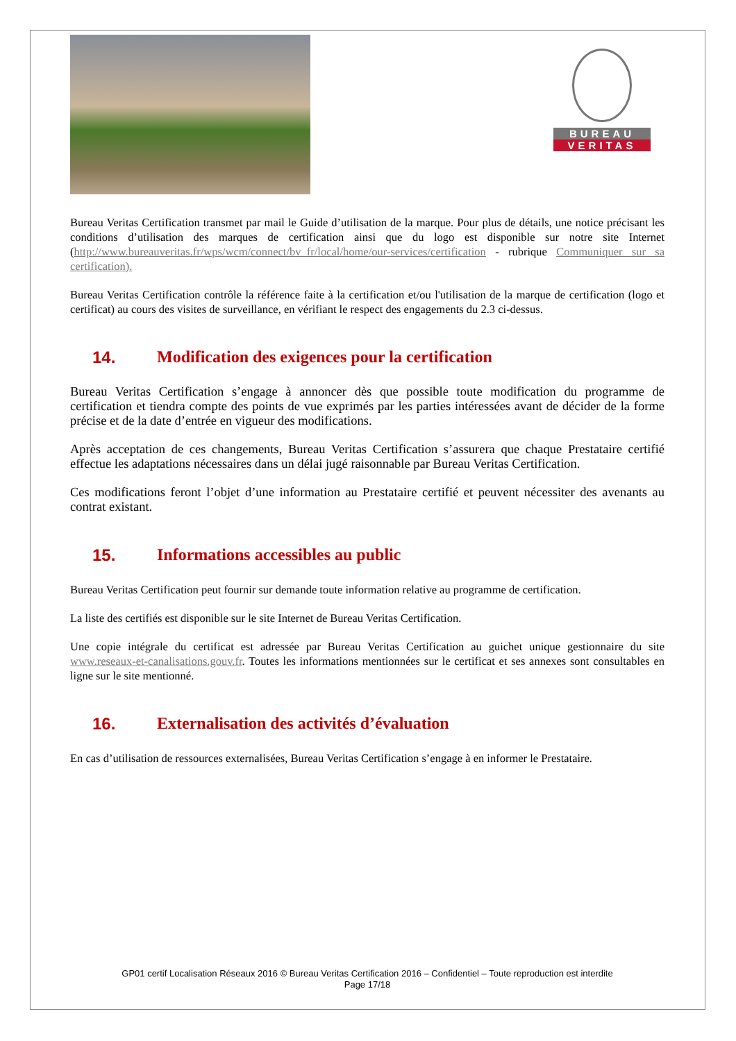BUREAU
VERITAS
Bureau Veritas Certification transmet par mail le Guide d’utilisation de la marque. Pour plus de détails, une notice précisant les conditions d’utilisation des marques de certification ainsi que du logo est disponible sur notre site Internet (http://www.bureauveritas.fr/wps/wcm/connect/bv_fr/local/home/our-services/certification - rubrique Communiquer sur sa certification).
Bureau Veritas Certification contrôle la référence faite à la certification et/ou l'utilisation de la marque de certification (logo et certificat) au cours des visites de surveillance, en vérifiant le respect des engagements du 2.3 ci-dessus.
14. Modification des exigences pour la certification
Bureau Veritas Certification s’engage à annoncer dès que possible toute modification du programme de certification et tiendra compte des points de vue exprimés par les parties intéressées avant de décider de la forme précise et de la date d’entrée en vigueur des modifications.
Après acceptation de ces changements, Bureau Veritas Certification s’assurera que chaque Prestataire certifié effectue les adaptations nécessaires dans un délai jugé raisonnable par Bureau Veritas Certification.
Ces modifications feront l’objet d’une information au Prestataire certifié et peuvent nécessiter des avenants au contrat existant.
15. Informations accessibles au public
Bureau Veritas Certification peut fournir sur demande toute information relative au programme de certification.
La liste des certifiés est disponible sur le site Internet de Bureau Veritas Certification.
Une copie intégrale du certificat est adressée par Bureau Veritas Certification au guichet unique gestionnaire du site www.reseaux-et-canalisations.gouv.fr. Toutes les informations mentionnées sur le certificat et ses annexes sont consultables en ligne sur le site mentionné.
16. Externalisation des activités d’évaluation
En cas d’utilisation de ressources externalisées, Bureau Veritas Certification s’engage à en informer le Prestataire.
GP01 certif Localisation Réseaux 2016 © Bureau Veritas Certification 2016 – Confidentiel – Toute reproduction est interdite
Page 17/18